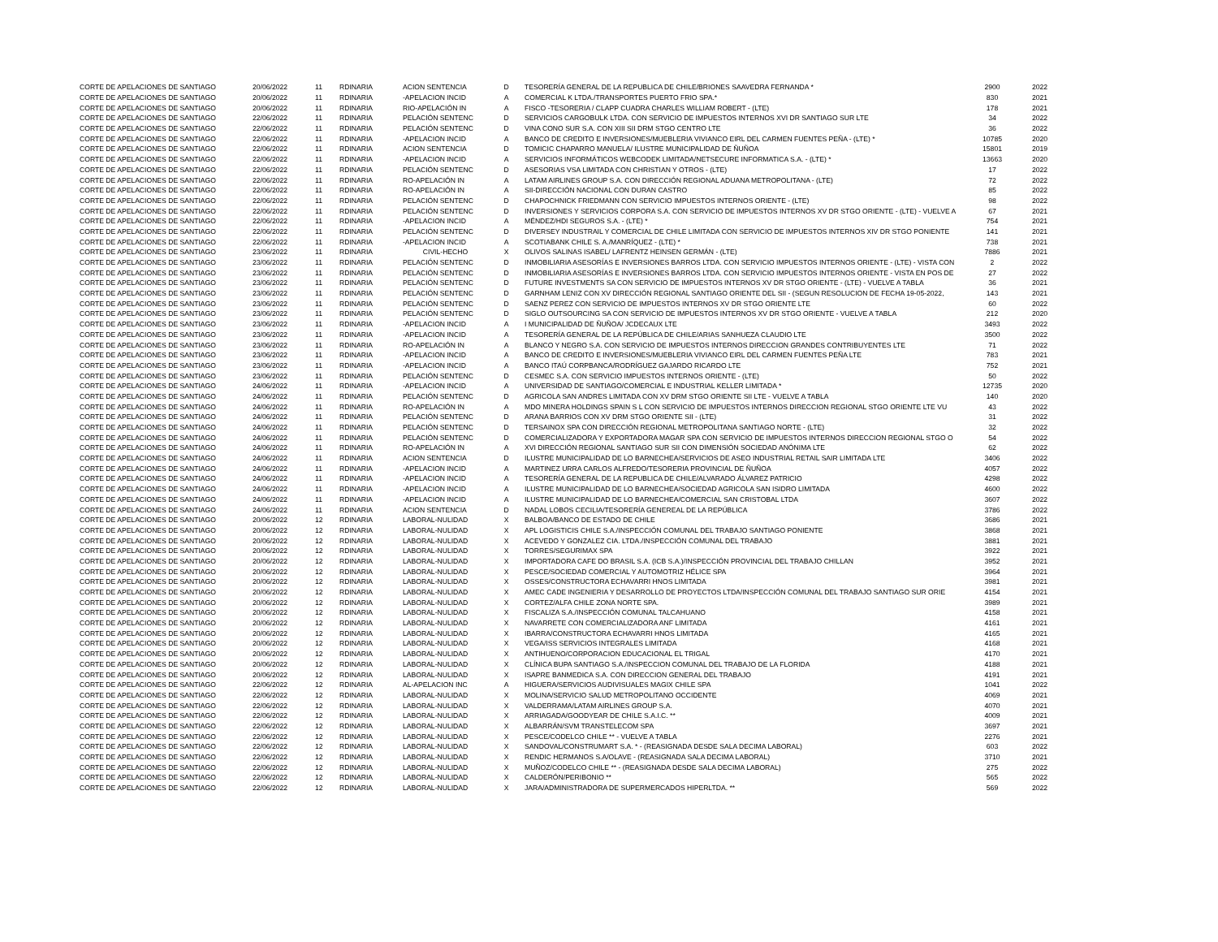| CORTE DE APELACIONES DE SANTIAGO | 20/06/2022 | 11 | RDINARIA | ACION SENTENCIA | D | TESORERÍA GENERAL DE LA REPUBLICA DE CHILE/BRIONES SAAVEDRA FERNANDA * | 2900 | 2022 |
| CORTE DE APELACIONES DE SANTIAGO | 20/06/2022 | 11 | RDINARIA | -APELACION INCID | A | COMERCIAL K LTDA./TRANSPORTES PUERTO FRIO SPA.* | 830 | 2021 |
| CORTE DE APELACIONES DE SANTIAGO | 20/06/2022 | 11 | RDINARIA | RIO-APELACIÓN IN | A | FISCO -TESORERIA / CLAPP CUADRA CHARLES WILLIAM ROBERT - (LTE) | 178 | 2021 |
| CORTE DE APELACIONES DE SANTIAGO | 22/06/2022 | 11 | RDINARIA | PELACIÓN SENTENC | D | SERVICIOS CARGOBULK LTDA. CON SERVICIO DE IMPUESTOS INTERNOS XVI DR SANTIAGO SUR LTE | 34 | 2022 |
| CORTE DE APELACIONES DE SANTIAGO | 22/06/2022 | 11 | RDINARIA | PELACIÓN SENTENC | D | VINA CONO SUR S.A. CON XIII SII DRM STGO CENTRO LTE | 36 | 2022 |
| CORTE DE APELACIONES DE SANTIAGO | 22/06/2022 | 11 | RDINARIA | -APELACION INCID | A | BANCO DE CREDITO E INVERSIONES/MUEBLERIA VIVIANCO EIRL DEL CARMEN FUENTES PEÑA - (LTE) * | 10785 | 2020 |
| CORTE DE APELACIONES DE SANTIAGO | 22/06/2022 | 11 | RDINARIA | ACION SENTENCIA | D | TOMICIC CHAPARRO MANUELA/ ILUSTRE MUNICIPALIDAD DE ÑUÑOA | 15801 | 2019 |
| CORTE DE APELACIONES DE SANTIAGO | 22/06/2022 | 11 | RDINARIA | -APELACION INCID | A | SERVICIOS INFORMÁTICOS WEBCODEK LIMITADA/NETSECURE INFORMATICA S.A. - (LTE) * | 13663 | 2020 |
| CORTE DE APELACIONES DE SANTIAGO | 22/06/2022 | 11 | RDINARIA | PELACIÓN SENTENC | D | ASESORIAS VSA LIMITADA CON CHRISTIAN Y OTROS - (LTE) | 17 | 2022 |
| CORTE DE APELACIONES DE SANTIAGO | 22/06/2022 | 11 | RDINARIA | RO-APELACIÓN IN | A | LATAM AIRLINES GROUP S.A. CON DIRECCIÓN REGIONAL ADUANA METROPOLITANA - (LTE) | 72 | 2022 |
| CORTE DE APELACIONES DE SANTIAGO | 22/06/2022 | 11 | RDINARIA | RO-APELACIÓN IN | A | SII-DIRECCIÓN NACIONAL CON DURAN CASTRO | 85 | 2022 |
| CORTE DE APELACIONES DE SANTIAGO | 22/06/2022 | 11 | RDINARIA | PELACIÓN SENTENC | D | CHAPOCHNICK FRIEDMANN CON SERVICIO IMPUESTOS INTERNOS ORIENTE - (LTE) | 98 | 2022 |
| CORTE DE APELACIONES DE SANTIAGO | 22/06/2022 | 11 | RDINARIA | PELACIÓN SENTENC | D | INVERSIONES Y SERVICIOS CORPORA S.A. CON SERVICIO DE IMPUESTOS INTERNOS XV DR STGO ORIENTE - (LTE) - VUELVE A | 67 | 2021 |
| CORTE DE APELACIONES DE SANTIAGO | 22/06/2022 | 11 | RDINARIA | -APELACION INCID | A | MÉNDEZ/HDI SEGUROS S.A. - (LTE) * | 754 | 2021 |
| CORTE DE APELACIONES DE SANTIAGO | 22/06/2022 | 11 | RDINARIA | PELACIÓN SENTENC | D | DIVERSEY INDUSTRAIL Y COMERCIAL DE CHILE LIMITADA CON SERVICIO DE IMPUESTOS INTERNOS XIV DR STGO PONIENTE | 141 | 2021 |
| CORTE DE APELACIONES DE SANTIAGO | 22/06/2022 | 11 | RDINARIA | -APELACION INCID | A | SCOTIABANK CHILE S. A./MANRÍQUEZ - (LTE) * | 738 | 2021 |
| CORTE DE APELACIONES DE SANTIAGO | 23/06/2022 | 11 | RDINARIA | CIVIL-HECHO | X | OLIVOS SALINAS ISABEL/ LAFRENTZ HEINSEN GERMÁN - (LTE) | 7886 | 2021 |
| CORTE DE APELACIONES DE SANTIAGO | 23/06/2022 | 11 | RDINARIA | PELACIÓN SENTENC | D | INMOBILIARIA ASESORÍAS E INVERSIONES BARROS LTDA. CON SERVICIO IMPUESTOS INTERNOS ORIENTE - (LTE) - VISTA CON | 2 | 2022 |
| CORTE DE APELACIONES DE SANTIAGO | 23/06/2022 | 11 | RDINARIA | PELACIÓN SENTENC | D | INMOBILIARIA ASESORÍAS E INVERSIONES BARROS LTDA. CON SERVICIO IMPUESTOS INTERNOS ORIENTE - VISTA EN POS DE | 27 | 2022 |
| CORTE DE APELACIONES DE SANTIAGO | 23/06/2022 | 11 | RDINARIA | PELACIÓN SENTENC | D | FUTURE INVESTMENTS SA CON SERVICIO DE IMPUESTOS INTERNOS XV DR STGO ORIENTE - (LTE) - VUELVE A TABLA | 36 | 2021 |
| CORTE DE APELACIONES DE SANTIAGO | 23/06/2022 | 11 | RDINARIA | PELACIÓN SENTENC | D | GARNHAM LENIZ CON XV DIRECCIÓN REGIONAL SANTIAGO ORIENTE DEL SII - (SEGUN RESOLUCION DE FECHA 19-05-2022, | 143 | 2021 |
| CORTE DE APELACIONES DE SANTIAGO | 23/06/2022 | 11 | RDINARIA | PELACIÓN SENTENC | D | SAENZ PEREZ CON SERVICIO DE IMPUESTOS INTERNOS XV DR STGO ORIENTE LTE | 60 | 2022 |
| CORTE DE APELACIONES DE SANTIAGO | 23/06/2022 | 11 | RDINARIA | PELACIÓN SENTENC | D | SIGLO OUTSOURCING SA CON SERVICIO DE IMPUESTOS INTERNOS XV DR STGO ORIENTE - VUELVE A TABLA | 212 | 2020 |
| CORTE DE APELACIONES DE SANTIAGO | 23/06/2022 | 11 | RDINARIA | -APELACION INCID | A | I MUNICIPALIDAD DE ÑUÑOA/ JCDECAUX LTE | 3493 | 2022 |
| CORTE DE APELACIONES DE SANTIAGO | 23/06/2022 | 11 | RDINARIA | -APELACION INCID | A | TESORERÍA GENERAL DE LA REPÚBLICA DE CHILE/ARIAS SANHUEZA CLAUDIO LTE | 3500 | 2022 |
| CORTE DE APELACIONES DE SANTIAGO | 23/06/2022 | 11 | RDINARIA | RO-APELACIÓN IN | A | BLANCO Y NEGRO S.A. CON SERVICIO DE IMPUESTOS INTERNOS DIRECCION GRANDES CONTRIBUYENTES LTE | 71 | 2022 |
| CORTE DE APELACIONES DE SANTIAGO | 23/06/2022 | 11 | RDINARIA | -APELACION INCID | A | BANCO DE CREDITO E INVERSIONES/MUEBLERIA VIVIANCO EIRL DEL CARMEN FUENTES PEÑA LTE | 783 | 2021 |
| CORTE DE APELACIONES DE SANTIAGO | 23/06/2022 | 11 | RDINARIA | -APELACION INCID | A | BANCO ITAÚ CORPBANCA/RODRÍGUEZ GAJARDO RICARDO LTE | 752 | 2021 |
| CORTE DE APELACIONES DE SANTIAGO | 23/06/2022 | 11 | RDINARIA | PELACIÓN SENTENC | D | CESMEC S.A. CON SERVICIO IMPUESTOS INTERNOS ORIENTE - (LTE) | 50 | 2022 |
| CORTE DE APELACIONES DE SANTIAGO | 24/06/2022 | 11 | RDINARIA | -APELACION INCID | A | UNIVERSIDAD DE SANTIAGO/COMERCIAL E INDUSTRIAL KELLER LIMITADA * | 12735 | 2020 |
| CORTE DE APELACIONES DE SANTIAGO | 24/06/2022 | 11 | RDINARIA | PELACIÓN SENTENC | D | AGRICOLA SAN ANDRES LIMITADA CON XV DRM STGO ORIENTE SII LTE - VUELVE A TABLA | 140 | 2020 |
| CORTE DE APELACIONES DE SANTIAGO | 24/06/2022 | 11 | RDINARIA | RO-APELACIÓN IN | A | MDO MINERA HOLDINGS SPAIN S L CON SERVICIO DE IMPUESTOS INTERNOS DIRECCION REGIONAL STGO ORIENTE LTE VU | 43 | 2022 |
| CORTE DE APELACIONES DE SANTIAGO | 24/06/2022 | 11 | RDINARIA | PELACIÓN SENTENC | D | ARANA BARRIOS CON XV DRM STGO ORIENTE SII - (LTE) | 31 | 2022 |
| CORTE DE APELACIONES DE SANTIAGO | 24/06/2022 | 11 | RDINARIA | PELACIÓN SENTENC | D | TERSAINOX SPA CON DIRECCIÓN REGIONAL METROPOLITANA SANTIAGO NORTE - (LTE) | 32 | 2022 |
| CORTE DE APELACIONES DE SANTIAGO | 24/06/2022 | 11 | RDINARIA | PELACIÓN SENTENC | D | COMERCIALIZADORA Y EXPORTADORA MAGAR SPA CON SERVICIO DE IMPUESTOS INTERNOS DIRECCION REGIONAL STGO O | 54 | 2022 |
| CORTE DE APELACIONES DE SANTIAGO | 24/06/2022 | 11 | RDINARIA | RO-APELACIÓN IN | A | XVI DIRECCIÓN REGIONAL SANTIAGO SUR SII CON DIMENSIÓN SOCIEDAD ANÓNIMA LTE | 62 | 2022 |
| CORTE DE APELACIONES DE SANTIAGO | 24/06/2022 | 11 | RDINARIA | ACION SENTENCIA | D | ILUSTRE MUNICIPALIDAD DE LO BARNECHEA/SERVICIOS DE ASEO INDUSTRIAL RETAIL SAIR LIMITADA LTE | 3406 | 2022 |
| CORTE DE APELACIONES DE SANTIAGO | 24/06/2022 | 11 | RDINARIA | -APELACION INCID | A | MARTINEZ URRA CARLOS ALFREDO/TESORERIA PROVINCIAL DE ÑUÑOA | 4057 | 2022 |
| CORTE DE APELACIONES DE SANTIAGO | 24/06/2022 | 11 | RDINARIA | -APELACION INCID | A | TESORERÍA GENERAL DE LA REPUBLICA DE CHILE/ALVARADO ÁLVAREZ PATRICIO | 4298 | 2022 |
| CORTE DE APELACIONES DE SANTIAGO | 24/06/2022 | 11 | RDINARIA | -APELACION INCID | A | ILUSTRE MUNICIPALIDAD DE LO BARNECHEA/SOCIEDAD AGRICOLA SAN ISIDRO LIMITADA | 4600 | 2022 |
| CORTE DE APELACIONES DE SANTIAGO | 24/06/2022 | 11 | RDINARIA | -APELACION INCID | A | ILUSTRE MUNICIPALIDAD DE LO BARNECHEA/COMERCIAL SAN CRISTOBAL LTDA | 3607 | 2022 |
| CORTE DE APELACIONES DE SANTIAGO | 24/06/2022 | 11 | RDINARIA | ACION SENTENCIA | D | NADAL LOBOS CECILIA/TESORERÍA GENEREAL DE LA REPÚBLICA | 3786 | 2022 |
| CORTE DE APELACIONES DE SANTIAGO | 20/06/2022 | 12 | RDINARIA | LABORAL-NULIDAD | X | BALBOA/BANCO DE ESTADO DE CHILE | 3686 | 2021 |
| CORTE DE APELACIONES DE SANTIAGO | 20/06/2022 | 12 | RDINARIA | LABORAL-NULIDAD | X | APL LOGISTICIS CHILE S.A./INSPECCIÓN COMUNAL DEL TRABAJO SANTIAGO PONIENTE | 3868 | 2021 |
| CORTE DE APELACIONES DE SANTIAGO | 20/06/2022 | 12 | RDINARIA | LABORAL-NULIDAD | X | ACEVEDO Y GONZALEZ CIA. LTDA./INSPECCIÓN COMUNAL DEL TRABAJO | 3881 | 2021 |
| CORTE DE APELACIONES DE SANTIAGO | 20/06/2022 | 12 | RDINARIA | LABORAL-NULIDAD | X | TORRES/SEGURIMAX SPA | 3922 | 2021 |
| CORTE DE APELACIONES DE SANTIAGO | 20/06/2022 | 12 | RDINARIA | LABORAL-NULIDAD | X | IMPORTADORA CAFE DO BRASIL S.A. (ICB S.A.)/INSPECCIÓN PROVINCIAL DEL TRABAJO CHILLAN | 3952 | 2021 |
| CORTE DE APELACIONES DE SANTIAGO | 20/06/2022 | 12 | RDINARIA | LABORAL-NULIDAD | X | PESCE/SOCIEDAD COMERCIAL Y AUTOMOTRIZ HÉLICE SPA | 3964 | 2021 |
| CORTE DE APELACIONES DE SANTIAGO | 20/06/2022 | 12 | RDINARIA | LABORAL-NULIDAD | X | OSSES/CONSTRUCTORA ECHAVARRI HNOS LIMITADA | 3981 | 2021 |
| CORTE DE APELACIONES DE SANTIAGO | 20/06/2022 | 12 | RDINARIA | LABORAL-NULIDAD | X | AMEC CADE INGENIERIA Y DESARROLLO DE PROYECTOS LTDA/INSPECCIÓN COMUNAL DEL TRABAJO SANTIAGO SUR ORIE | 4154 | 2021 |
| CORTE DE APELACIONES DE SANTIAGO | 20/06/2022 | 12 | RDINARIA | LABORAL-NULIDAD | X | CORTEZ/ALFA CHILE ZONA NORTE SPA. | 3989 | 2021 |
| CORTE DE APELACIONES DE SANTIAGO | 20/06/2022 | 12 | RDINARIA | LABORAL-NULIDAD | X | FISCALIZA S.A./INSPECCIÓN COMUNAL TALCAHUANO | 4158 | 2021 |
| CORTE DE APELACIONES DE SANTIAGO | 20/06/2022 | 12 | RDINARIA | LABORAL-NULIDAD | X | NAVARRETE CON COMERCIALIZADORA ANF LIMITADA | 4161 | 2021 |
| CORTE DE APELACIONES DE SANTIAGO | 20/06/2022 | 12 | RDINARIA | LABORAL-NULIDAD | X | IBARRA/CONSTRUCTORA ECHAVARRI HNOS LIMITADA | 4165 | 2021 |
| CORTE DE APELACIONES DE SANTIAGO | 20/06/2022 | 12 | RDINARIA | LABORAL-NULIDAD | X | VEGA/ISS SERVICIOS INTEGRALES LIMITADA | 4168 | 2021 |
| CORTE DE APELACIONES DE SANTIAGO | 20/06/2022 | 12 | RDINARIA | LABORAL-NULIDAD | X | ANTIHUENO/CORPORACION EDUCACIONAL EL TRIGAL | 4170 | 2021 |
| CORTE DE APELACIONES DE SANTIAGO | 20/06/2022 | 12 | RDINARIA | LABORAL-NULIDAD | X | CLÍNICA BUPA SANTIAGO S.A./INSPECCION COMUNAL DEL TRABAJO DE LA FLORIDA | 4188 | 2021 |
| CORTE DE APELACIONES DE SANTIAGO | 20/06/2022 | 12 | RDINARIA | LABORAL-NULIDAD | X | ISAPRE BANMEDICA S.A. CON DIRECCION GENERAL DEL TRABAJO | 4191 | 2021 |
| CORTE DE APELACIONES DE SANTIAGO | 22/06/2022 | 12 | RDINARIA | AL-APELACION INC | A | HIGUERA/SERVICIOS AUDIVISUALES MAGIX CHILE SPA | 1041 | 2022 |
| CORTE DE APELACIONES DE SANTIAGO | 22/06/2022 | 12 | RDINARIA | LABORAL-NULIDAD | X | MOLINA/SERVICIO SALUD METROPOLITANO OCCIDENTE | 4069 | 2021 |
| CORTE DE APELACIONES DE SANTIAGO | 22/06/2022 | 12 | RDINARIA | LABORAL-NULIDAD | X | VALDERRAMA/LATAM AIRLINES GROUP S.A. | 4070 | 2021 |
| CORTE DE APELACIONES DE SANTIAGO | 22/06/2022 | 12 | RDINARIA | LABORAL-NULIDAD | X | ARRIAGADA/GOODYEAR DE CHILE S.A.I.C. ** | 4009 | 2021 |
| CORTE DE APELACIONES DE SANTIAGO | 22/06/2022 | 12 | RDINARIA | LABORAL-NULIDAD | X | ALBARRÁN/SVM TRANSTELECOM SPA | 3697 | 2021 |
| CORTE DE APELACIONES DE SANTIAGO | 22/06/2022 | 12 | RDINARIA | LABORAL-NULIDAD | X | PESCE/CODELCO CHILE ** - VUELVE A TABLA | 2276 | 2021 |
| CORTE DE APELACIONES DE SANTIAGO | 22/06/2022 | 12 | RDINARIA | LABORAL-NULIDAD | X | SANDOVAL/CONSTRUMART S.A. * - (REASIGNADA DESDE SALA DECIMA LABORAL) | 603 | 2022 |
| CORTE DE APELACIONES DE SANTIAGO | 22/06/2022 | 12 | RDINARIA | LABORAL-NULIDAD | X | RENDIC HERMANOS S.A/OLAVE - (REASIGNADA SALA DECIMA LABORAL) | 3710 | 2021 |
| CORTE DE APELACIONES DE SANTIAGO | 22/06/2022 | 12 | RDINARIA | LABORAL-NULIDAD | X | MUÑOZ/CODELCO CHILE ** - (REASIGNADA DESDE SALA DECIMA LABORAL) | 275 | 2022 |
| CORTE DE APELACIONES DE SANTIAGO | 22/06/2022 | 12 | RDINARIA | LABORAL-NULIDAD | X | CALDERÓN/PERIBONIO ** | 565 | 2022 |
| CORTE DE APELACIONES DE SANTIAGO | 22/06/2022 | 12 | RDINARIA | LABORAL-NULIDAD | X | JARA/ADMINISTRADORA DE SUPERMERCADOS HIPERLTDA. ** | 569 | 2022 |